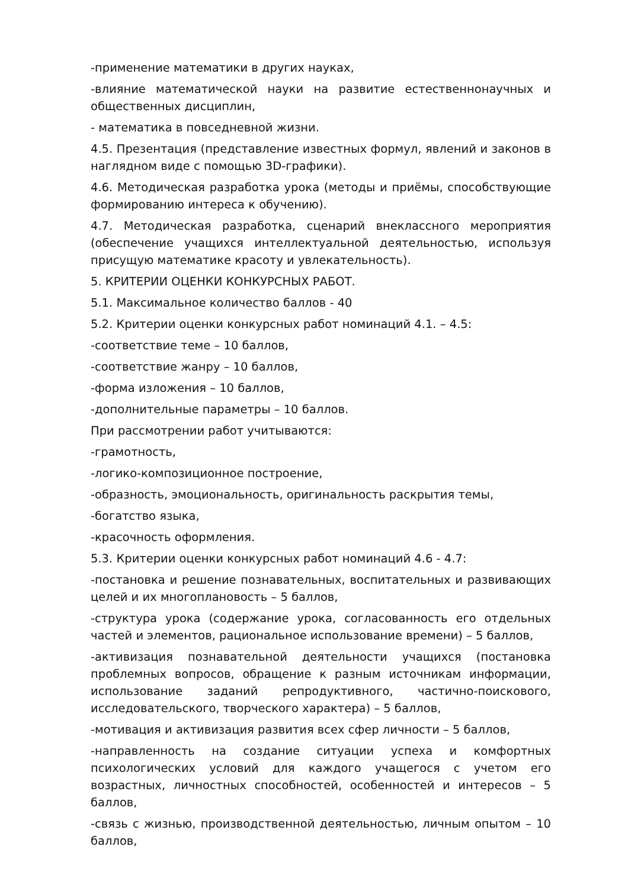-применение математики в других науках,
-влияние математической науки на развитие естественнонаучных и общественных дисциплин,
- математика в повседневной жизни.
4.5. Презентация (представление известных формул, явлений и законов в наглядном виде с помощью 3D-графики).
4.6. Методическая разработка урока (методы и приёмы, способствующие формированию интереса к обучению).
4.7. Методическая разработка, сценарий внеклассного мероприятия (обеспечение учащихся интеллектуальной деятельностью, используя присущую математике красоту и увлекательность).
5. КРИТЕРИИ ОЦЕНКИ КОНКУРСНЫХ РАБОТ.
5.1. Максимальное количество баллов - 40
5.2. Критерии оценки конкурсных работ номинаций 4.1. – 4.5:
-соответствие теме – 10 баллов,
-соответствие жанру – 10 баллов,
-форма изложения – 10 баллов,
-дополнительные параметры – 10 баллов.
При рассмотрении работ учитываются:
-грамотность,
-логико-композиционное построение,
-образность, эмоциональность, оригинальность раскрытия темы,
-богатство языка,
-красочность оформления.
5.3. Критерии оценки конкурсных работ номинаций 4.6 - 4.7:
-постановка и решение познавательных, воспитательных и развивающих целей и их многоплановость – 5 баллов,
-структура урока (содержание урока, согласованность его отдельных частей и элементов, рациональное использование времени) – 5 баллов,
-активизация познавательной деятельности учащихся (постановка проблемных вопросов, обращение к разным источникам информации, использование заданий репродуктивного, частично-поискового, исследовательского, творческого характера) – 5 баллов,
-мотивация и активизация развития всех сфер личности – 5 баллов,
-направленность на создание ситуации успеха и комфортных психологических условий для каждого учащегося с учетом его возрастных, личностных способностей, особенностей и интересов – 5 баллов,
-связь с жизнью, производственной деятельностью, личным опытом – 10 баллов,